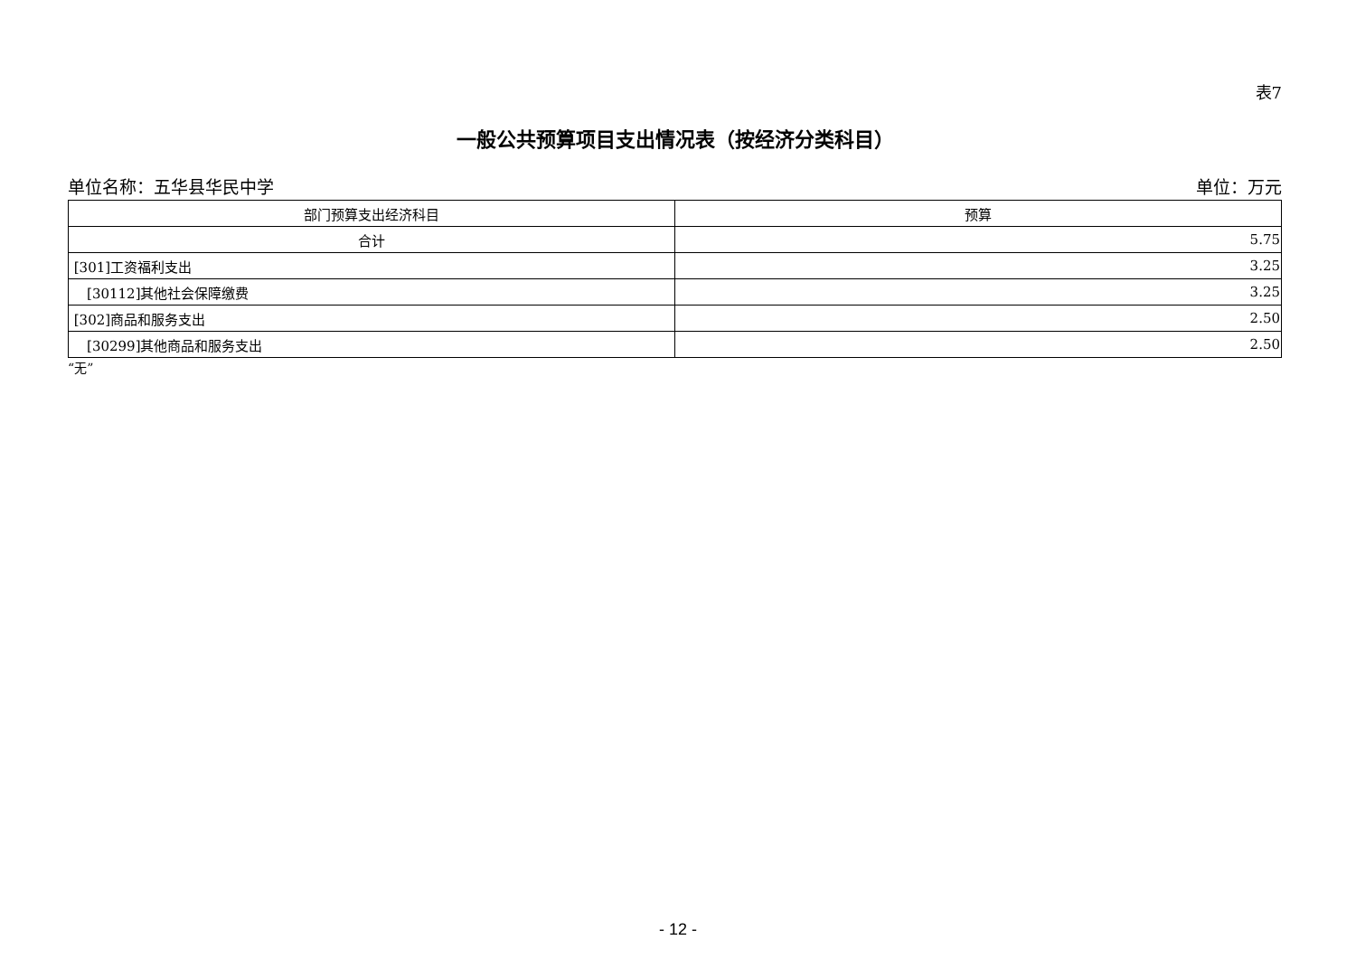表7
一般公共预算项目支出情况表（按经济分类科目）
单位名称：五华县华民中学 单位：万元
| 部门预算支出经济科目 | 预算 |
| --- | --- |
| 合计 | 5.75 |
| [301]工资福利支出 | 3.25 |
| [30112]其他社会保障缴费 | 3.25 |
| [302]商品和服务支出 | 2.50 |
| [30299]其他商品和服务支出 | 2.50 |
“无”
- 12 -